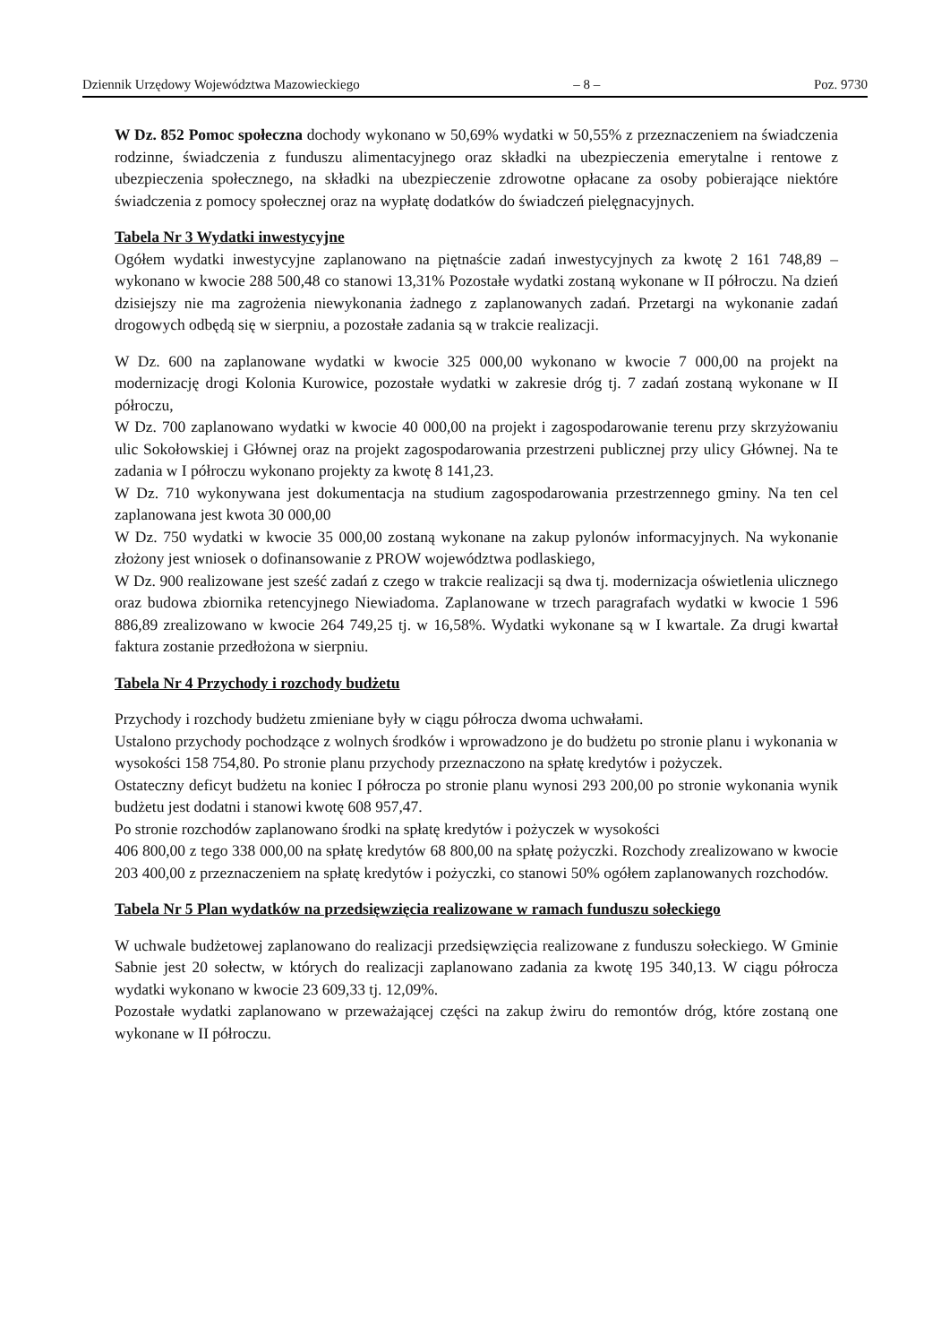Dziennik Urzędowy Województwa Mazowieckiego – 8 – Poz. 9730
W Dz. 852 Pomoc społeczna dochody wykonano w 50,69% wydatki w 50,55% z przeznaczeniem na świadczenia rodzinne, świadczenia z funduszu alimentacyjnego oraz składki na ubezpieczenia emerytalne i rentowe z ubezpieczenia społecznego, na składki na ubezpieczenie zdrowotne opłacane za osoby pobierające niektóre świadczenia z pomocy społecznej oraz na wypłatę dodatków do świadczeń pielęgnacyjnych.
Tabela Nr 3 Wydatki inwestycyjne
Ogółem wydatki inwestycyjne zaplanowano na piętnaście zadań inwestycyjnych za kwotę 2 161 748,89 – wykonano w kwocie 288 500,48 co stanowi 13,31% Pozostałe wydatki zostaną wykonane w II półroczu. Na dzień dzisiejszy nie ma zagrożenia niewykonania żadnego z zaplanowanych zadań. Przetargi na wykonanie zadań drogowych odbędą się w sierpniu, a pozostałe zadania są w trakcie realizacji.
W Dz. 600 na zaplanowane wydatki w kwocie 325 000,00 wykonano w kwocie 7 000,00 na projekt na modernizację drogi Kolonia Kurowice, pozostałe wydatki w zakresie dróg tj. 7 zadań zostaną wykonane w II półroczu,
W Dz. 700 zaplanowano wydatki w kwocie 40 000,00 na projekt i zagospodarowanie terenu przy skrzyżowaniu ulic Sokołowskiej i Głównej oraz na projekt zagospodarowania przestrzeni publicznej przy ulicy Głównej. Na te zadania w I półroczu wykonano projekty za kwotę 8 141,23.
W Dz. 710 wykonywana jest dokumentacja na studium zagospodarowania przestrzennego gminy. Na ten cel zaplanowana jest kwota 30 000,00
W Dz. 750 wydatki w kwocie 35 000,00 zostaną wykonane na zakup pylonów informacyjnych. Na wykonanie złożony jest wniosek o dofinansowanie z PROW województwa podlaskiego,
W Dz. 900 realizowane jest sześć zadań z czego w trakcie realizacji są dwa tj. modernizacja oświetlenia ulicznego oraz budowa zbiornika retencyjnego Niewiadoma. Zaplanowane w trzech paragrafach wydatki w kwocie 1 596 886,89 zrealizowano w kwocie 264 749,25 tj. w 16,58%. Wydatki wykonane są w I kwartale. Za drugi kwartał faktura zostanie przedłożona w sierpniu.
Tabela Nr 4 Przychody i rozchody budżetu
Przychody i rozchody budżetu zmieniane były w ciągu półrocza dwoma uchwałami.
Ustalono przychody pochodzące z wolnych środków i wprowadzono je do budżetu po stronie planu i wykonania w wysokości 158 754,80. Po stronie planu przychody przeznaczono na spłatę kredytów i pożyczek.
Ostateczny deficyt budżetu na koniec I półrocza po stronie planu wynosi 293 200,00 po stronie wykonania wynik budżetu jest dodatni i stanowi kwotę 608 957,47.
Po stronie rozchodów zaplanowano środki na spłatę kredytów i pożyczek w wysokości
406 800,00 z tego 338 000,00 na spłatę kredytów 68 800,00 na spłatę pożyczki. Rozchody zrealizowano w kwocie 203 400,00 z przeznaczeniem na spłatę kredytów i pożyczki, co stanowi 50% ogółem zaplanowanych rozchodów.
Tabela Nr 5 Plan wydatków na przedsięwzięcia realizowane w ramach funduszu sołeckiego
W uchwale budżetowej zaplanowano do realizacji przedsięwzięcia realizowane z funduszu sołeckiego. W Gminie Sabnie jest 20 sołectw, w których do realizacji zaplanowano zadania za kwotę 195 340,13. W ciągu półrocza wydatki wykonano w kwocie 23 609,33 tj. 12,09%.
Pozostałe wydatki zaplanowano w przeważającej części na zakup żwiru do remontów dróg, które zostaną one wykonane w II półroczu.